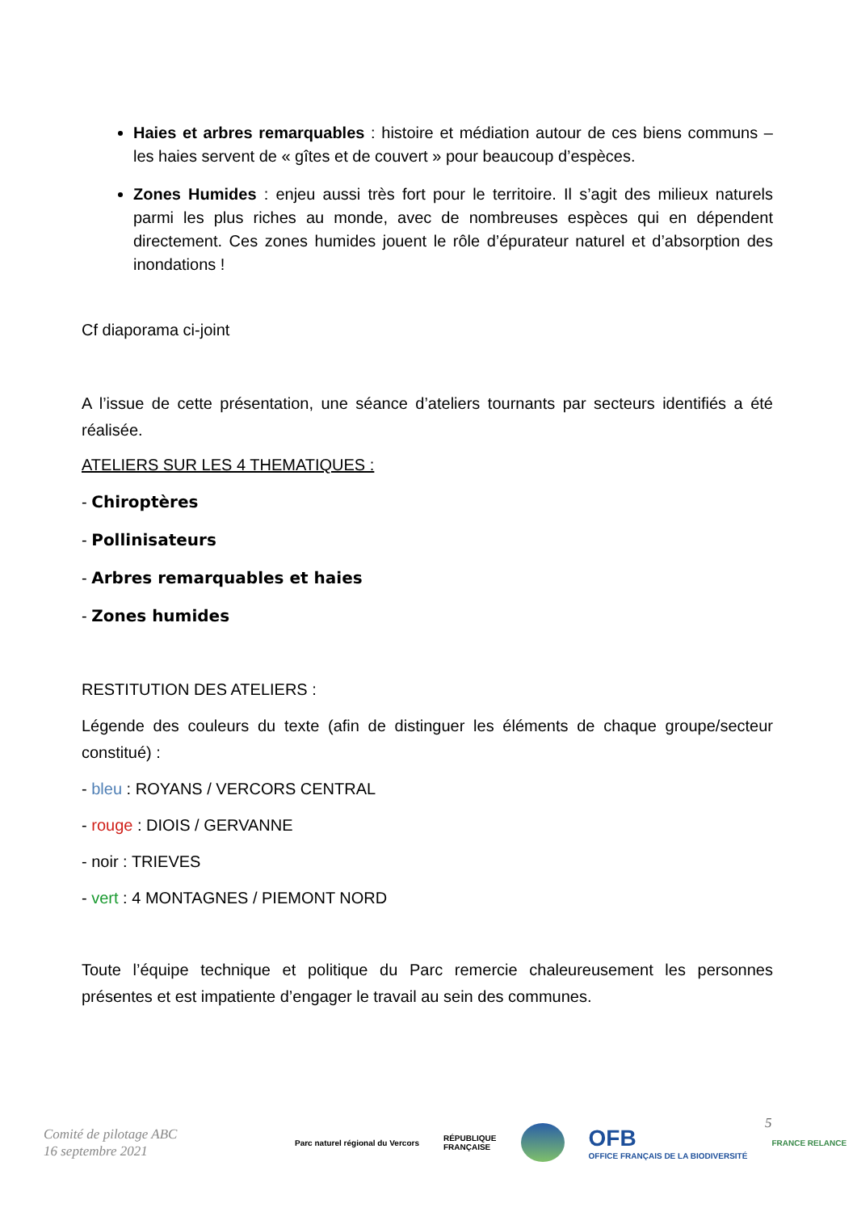Haies et arbres remarquables : histoire et médiation autour de ces biens communs – les haies servent de « gîtes et de couvert » pour beaucoup d’espèces.
Zones Humides : enjeu aussi très fort pour le territoire. Il s’agit des milieux naturels parmi les plus riches au monde, avec de nombreuses espèces qui en dépendent directement. Ces zones humides jouent le rôle d’épurateur naturel et d’absorption des inondations !
Cf diaporama ci-joint
A l’issue de cette présentation, une séance d’ateliers tournants par secteurs identifiés a été réalisée.
ATELIERS SUR LES 4 THEMATIQUES :
- Chiroptères
- Pollinisateurs
- Arbres remarquables et haies
- Zones humides
RESTITUTION DES ATELIERS :
Légende des couleurs du texte (afin de distinguer les éléments de chaque groupe/secteur constitué) :
- bleu : ROYANS / VERCORS CENTRAL
- rouge : DIOIS / GERVANNE
- noir : TRIEVES
- vert : 4 MONTAGNES / PIEMONT NORD
Toute l’équipe technique et politique du Parc remercie chaleureusement les personnes présentes et est impatiente d’engager le travail au sein des communes.
Comité de pilotage ABC
16 septembre 2021
5
Parc naturel régional du Vercors
RÉPUBLIQUE
FRANÇAISE
OFB
OFFICE FRANÇAIS DE LA BIODIVERSITÉ
FRANCE RELANCE